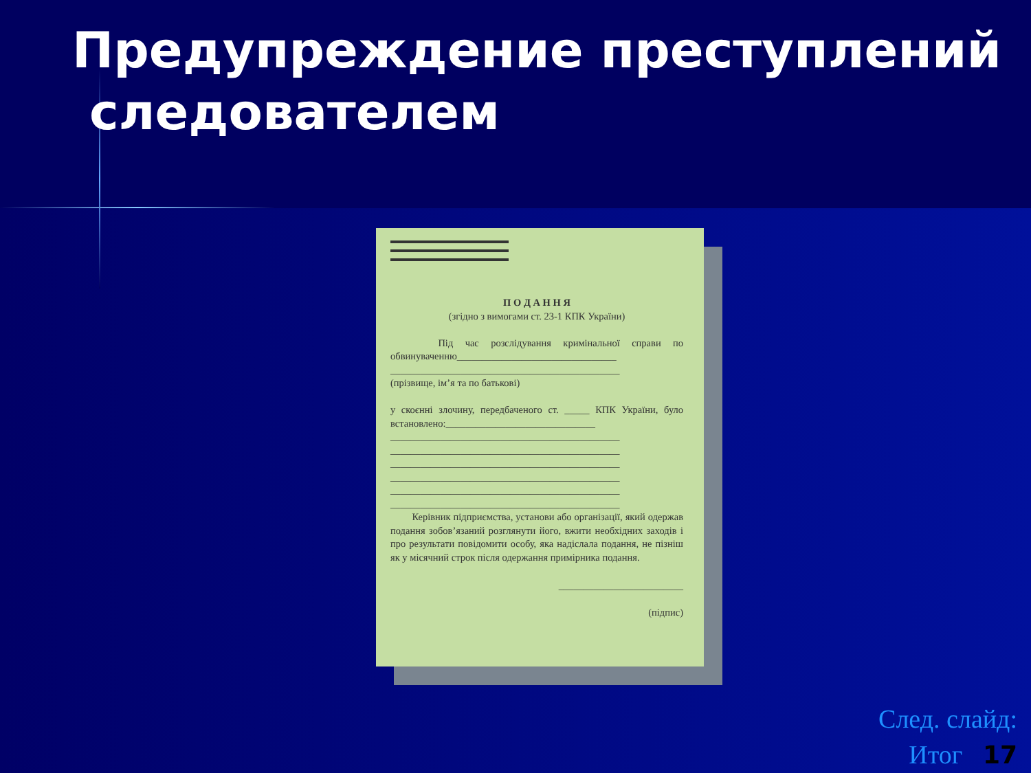Предупреждение преступлений
следователем
П О Д А Н Н Я
(згідно з вимогами ст. 23-1 КПК України)
Під час розслідування кримінальної справи по обвинуваченню________________________________
______________________________________________
(прізвище, ім’я та по батькові)
у скоєнні злочину, передбаченого ст. _____ КПК України, було встановлено:______________________________
______________________________________________
______________________________________________
______________________________________________
______________________________________________
______________________________________________
______________________________________________
Керівник підприємства, установи або організації, який одержав подання зобов’язаний розглянути його, вжити необхідних заходів і про результати повідомити особу, яка надіслала подання, не пізніш як у місячний строк після одержання примірника подання.
_________________________
(підпис)
След. слайд:
Итог 17